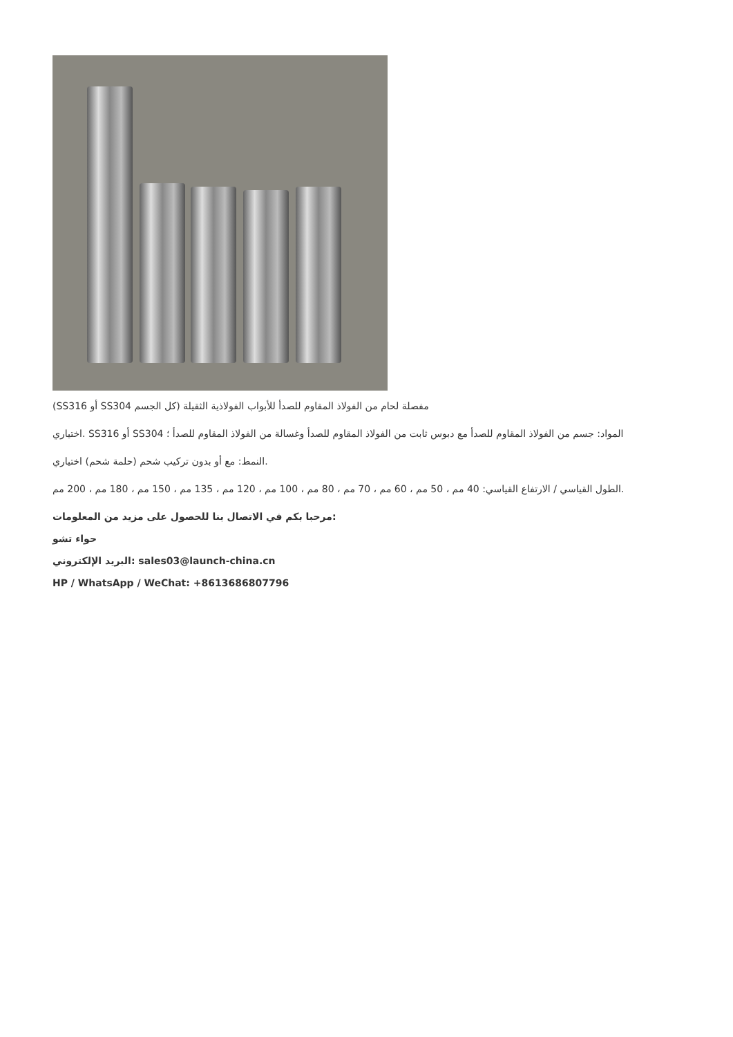(SS316 أو SS304 مفصلة لحام من الفولاذ المقاوم للصدأ للأبواب الفولاذية الثقيلة (كل الجسم
اختياري. SS316 أو SS304 المواد: جسم من الفولاذ المقاوم للصدأ مع دبوس ثابت من الفولاذ المقاوم للصدأ وغسالة من الفولاذ المقاوم للصدأ ؛
النمط: مع أو بدون تركيب شحم (حلمة شحم) اختياري.
الطول القياسي / الارتفاع القياسي: 40 مم ، 50 مم ، 60 مم ، 70 مم ، 80 مم ، 100 مم ، 120 مم ، 135 مم ، 150 مم ، 180 مم ، 200 مم.
مرحبا بكم في الاتصال بنا للحصول على مزيد من المعلومات:
حواء تشو
البريد الإلكتروني: sales03@launch-china.cn
HP / WhatsApp / WeChat: +8613686807796